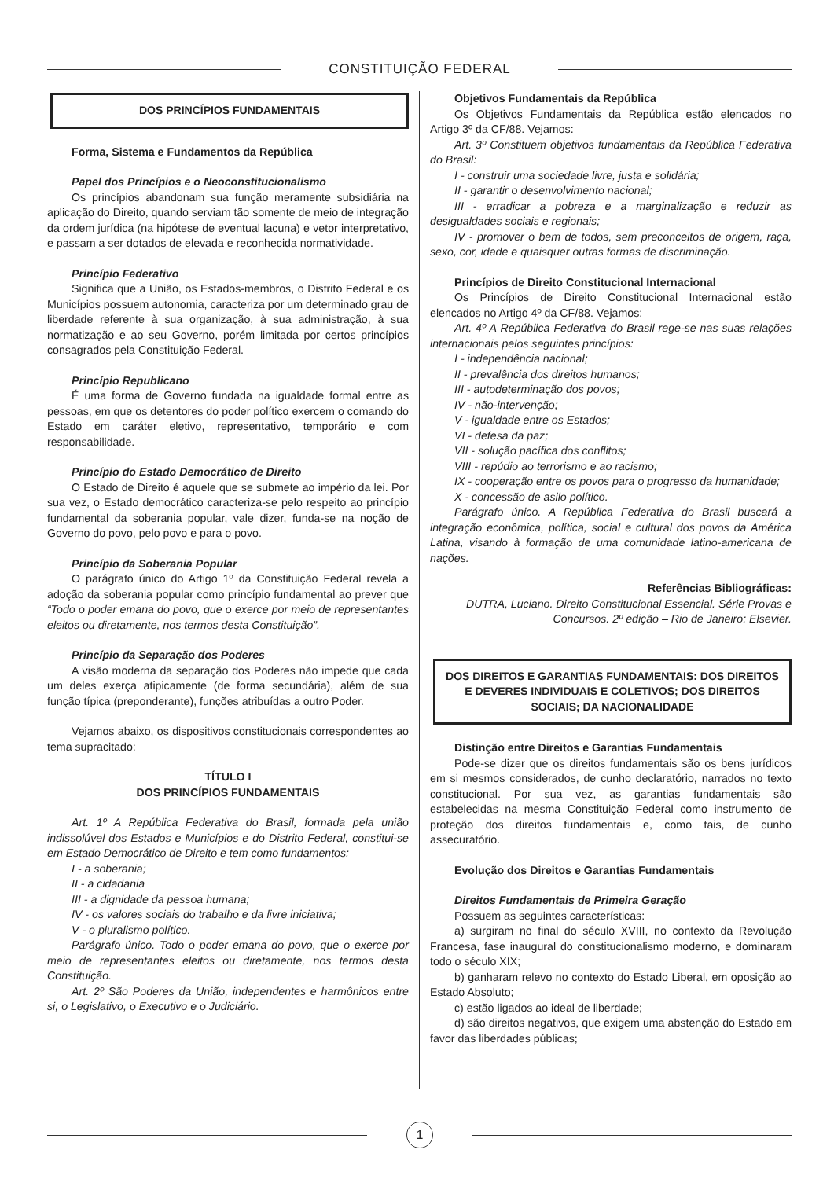CONSTITUIÇÃO FEDERAL
DOS PRINCÍPIOS FUNDAMENTAIS
Forma, Sistema e Fundamentos da República
Papel dos Princípios e o Neoconstitucionalismo
Os princípios abandonam sua função meramente subsidiária na aplicação do Direito, quando serviam tão somente de meio de integração da ordem jurídica (na hipótese de eventual lacuna) e vetor interpretativo, e passam a ser dotados de elevada e reconhecida normatividade.
Princípio Federativo
Significa que a União, os Estados-membros, o Distrito Federal e os Municípios possuem autonomia, caracteriza por um determinado grau de liberdade referente à sua organização, à sua administração, à sua normatização e ao seu Governo, porém limitada por certos princípios consagrados pela Constituição Federal.
Princípio Republicano
É uma forma de Governo fundada na igualdade formal entre as pessoas, em que os detentores do poder político exercem o comando do Estado em caráter eletivo, representativo, temporário e com responsabilidade.
Princípio do Estado Democrático de Direito
O Estado de Direito é aquele que se submete ao império da lei. Por sua vez, o Estado democrático caracteriza-se pelo respeito ao princípio fundamental da soberania popular, vale dizer, funda-se na noção de Governo do povo, pelo povo e para o povo.
Princípio da Soberania Popular
O parágrafo único do Artigo 1º da Constituição Federal revela a adoção da soberania popular como princípio fundamental ao prever que “Todo o poder emana do povo, que o exerce por meio de representantes eleitos ou diretamente, nos termos desta Constituição”.
Princípio da Separação dos Poderes
A visão moderna da separação dos Poderes não impede que cada um deles exerça atipicamente (de forma secundária), além de sua função típica (preponderante), funções atribuídas a outro Poder.
Vejamos abaixo, os dispositivos constitucionais correspondentes ao tema supracitado:
TÍTULO I
DOS PRINCÍPIOS FUNDAMENTAIS
Art. 1º A República Federativa do Brasil, formada pela união indissolúvel dos Estados e Municípios e do Distrito Federal, constitui-se em Estado Democrático de Direito e tem como fundamentos:
I - a soberania;
II - a cidadania
III - a dignidade da pessoa humana;
IV - os valores sociais do trabalho e da livre iniciativa;
V - o pluralismo político.
Parágrafo único. Todo o poder emana do povo, que o exerce por meio de representantes eleitos ou diretamente, nos termos desta Constituição.
Art. 2º São Poderes da União, independentes e harmônicos entre si, o Legislativo, o Executivo e o Judiciário.
Objetivos Fundamentais da República
Os Objetivos Fundamentais da República estão elencados no Artigo 3º da CF/88. Vejamos:
Art. 3º Constituem objetivos fundamentais da República Federativa do Brasil:
I - construir uma sociedade livre, justa e solidária;
II - garantir o desenvolvimento nacional;
III - erradicar a pobreza e a marginalização e reduzir as desigualdades sociais e regionais;
IV - promover o bem de todos, sem preconceitos de origem, raça, sexo, cor, idade e quaisquer outras formas de discriminação.
Princípios de Direito Constitucional Internacional
Os Princípios de Direito Constitucional Internacional estão elencados no Artigo 4º da CF/88. Vejamos:
Art. 4º A República Federativa do Brasil rege-se nas suas relações internacionais pelos seguintes princípios:
I - independência nacional;
II - prevalência dos direitos humanos;
III - autodeterminação dos povos;
IV - não-intervenção;
V - igualdade entre os Estados;
VI - defesa da paz;
VII - solução pacífica dos conflitos;
VIII - repúdio ao terrorismo e ao racismo;
IX - cooperação entre os povos para o progresso da humanidade;
X - concessão de asilo político.
Parágrafo único. A República Federativa do Brasil buscará a integração econômica, política, social e cultural dos povos da América Latina, visando à formação de uma comunidade latino-americana de nações.
Referências Bibliográficas:
DUTRA, Luciano. Direito Constitucional Essencial. Série Provas e Concursos. 2º edição – Rio de Janeiro: Elsevier.
DOS DIREITOS E GARANTIAS FUNDAMENTAIS: DOS DIREITOS E DEVERES INDIVIDUAIS E COLETIVOS; DOS DIREITOS SOCIAIS; DA NACIONALIDADE
Distinção entre Direitos e Garantias Fundamentais
Pode-se dizer que os direitos fundamentais são os bens jurídicos em si mesmos considerados, de cunho declaratório, narrados no texto constitucional. Por sua vez, as garantias fundamentais são estabelecidas na mesma Constituição Federal como instrumento de proteção dos direitos fundamentais e, como tais, de cunho assecuratório.
Evolução dos Direitos e Garantias Fundamentais
Direitos Fundamentais de Primeira Geração
Possuem as seguintes características:
a) surgiram no final do século XVIII, no contexto da Revolução Francesa, fase inaugural do constitucionalismo moderno, e dominaram todo o século XIX;
b) ganharam relevo no contexto do Estado Liberal, em oposição ao Estado Absoluto;
c) estão ligados ao ideal de liberdade;
d) são direitos negativos, que exigem uma abstenção do Estado em favor das liberdades públicas;
1